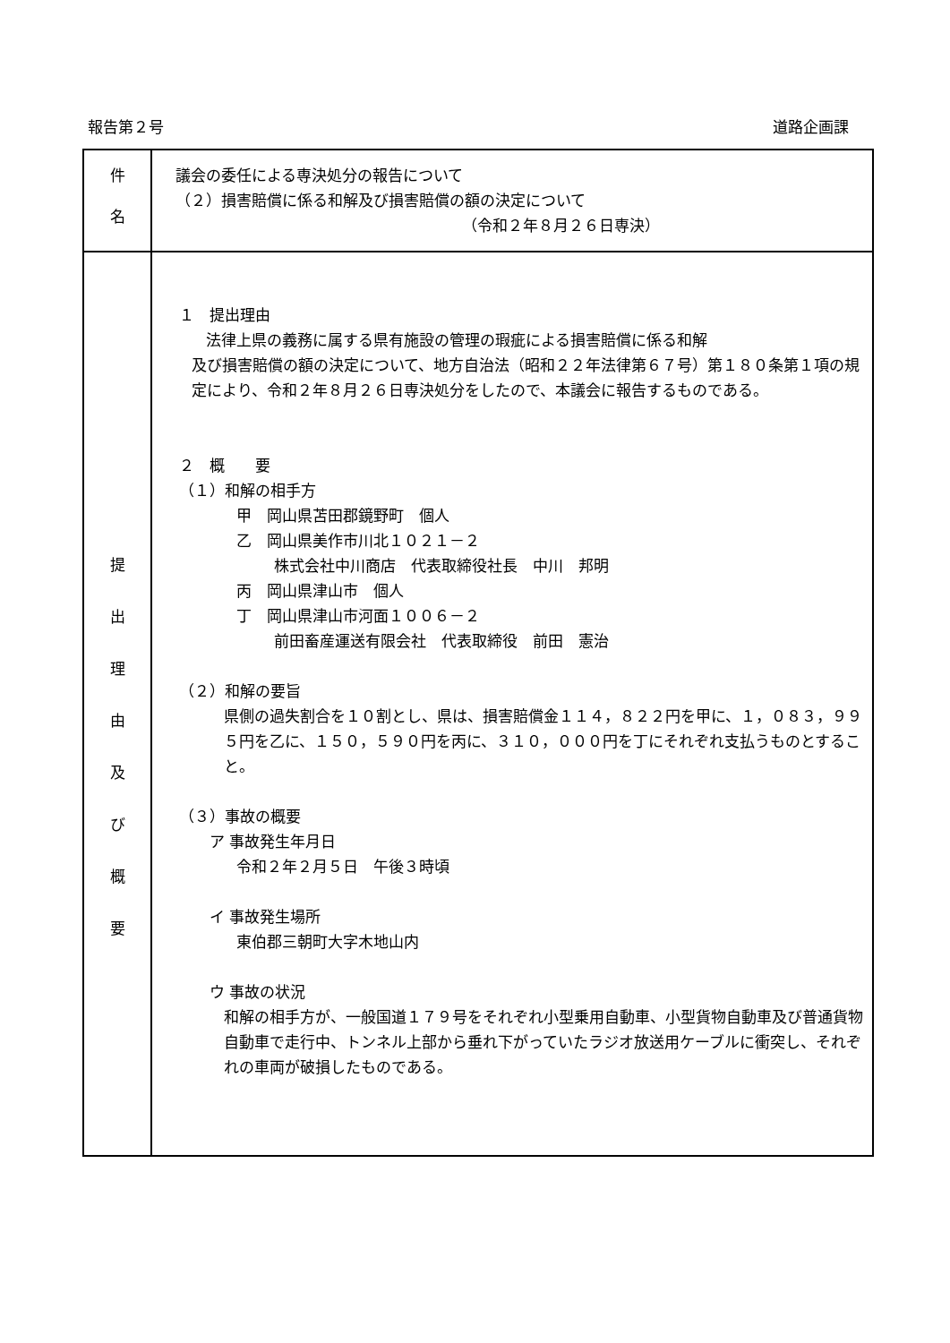報告第２号 道路企画課
| 件 名 | 議会の委任による専決処分の報告について （２）損害賠償に係る和解及び損害賠償の額の決定について （令和２年８月２６日専決） |
| 提 出 理 由 及 び 概 要 | １ 提出理由 法律上県の義務に属する県有施設の管理の瑕疵による損害賠償に係る和解 及び損害賠償の額の決定について、地方自治法（昭和２２年法律第６７号）第１８０条第１項の規定により、令和２年８月２６日専決処分をしたので、本議会に報告するものである。 ２ 概 要 （１）和解の相手方 甲 岡山県苫田郡鏡野町 個人 乙 岡山県美作市川北１０２１－２ 株式会社中川商店 代表取締役社長 中川 邦明 丙 岡山県津山市 個人 丁 岡山県津山市河面１００６－２ 前田畜産運送有限会社 代表取締役 前田 憲治 （２）和解の要旨 県側の過失割合を１０割とし、県は、損害賠償金１１４，８２２円を甲に、１，０８３，９９５円を乙に、１５０，５９０円を丙に、３１０，０００円を丁にそれぞれ支払うものとすること。 （３）事故の概要 ア 事故発生年月日 令和２年２月５日 午後３時頃 イ 事故発生場所 東伯郡三朝町大字木地山内 ウ 事故の状況 和解の相手方が、一般国道１７９号をそれぞれ小型乗用自動車、小型貨物自動車及び普通貨物自動車で走行中、トンネル上部から垂れ下がっていたラジオ放送用ケーブルに衝突し、それぞれの車両が破損したものである。 |